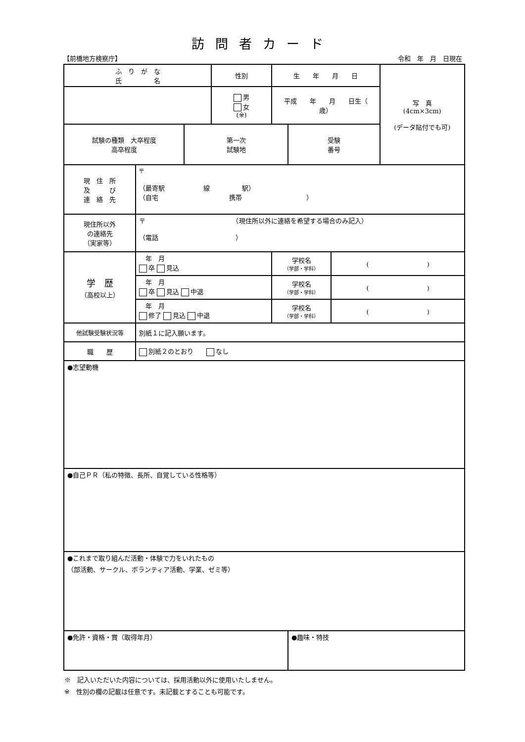訪問者カード
【前橋地方検察庁】 令和　年　月　日現在
| ふ り が な 氏 名 | | | 性別 | 生 年 月 日 | | | 写 真 (4cm×3cm) (データ貼付でも可) |
| | | | 男 女 (※) | 平成 年 月 日生（ 歳） | | | |
| 試験の種類 大卒程度 高卒程度 | | 第一次 試験地 | | | 受験 番号 | | |
| 現 住 所 及 び 連 絡 先 | 〒 （最寄駅 線 駅） （自宅 携帯 ） | | | | | | |
| 現住所以外 の連絡先 （実家等） | 〒 （現住所以外に連絡を希望する場合のみ記入） （電話 ） | | | | | | |
| 学 歴 （高校以上） | 年 月 卒 見込 | | | 学校名 （学部・学科） | | ( ) | |
| | 年 月 卒 見込 中退 | | | 学校名 （学部・学科） | | ( ) | |
| | 年 月 修了 見込 中退 | | | 学校名 （学部・学科） | | ( ) | |
| 他試験受験状況等 | 別紙１に記入願います。 | | | | | | |
| 職 歴 | 別紙２のとおり なし | | | | | | |
| ●志望動機 | | | | | | | |
| ●自己ＰＲ（私の特徴、長所、自覚している性格等） | | | | | | | |
| ●これまで取り組んだ活動・体験で力をいれたもの （部活動、サークル、ボランティア活動、学業、ゼミ等） | | | | | | | |
| ●免許・資格・賞（取得年月） | | | | | ●趣味・特技 | | |
※　記入いただいた内容については、採用活動以外に使用いたしません。
※　性別の欄の記載は任意です。未記載とすることも可能です。